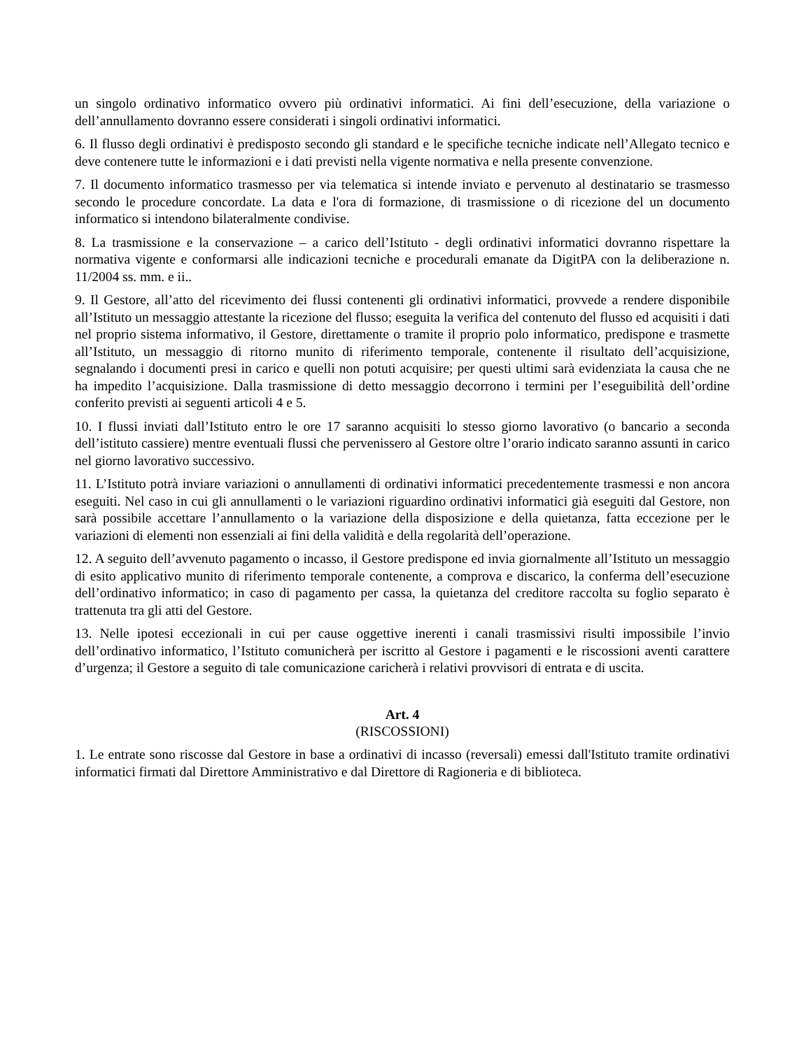un singolo ordinativo informatico ovvero più ordinativi informatici. Ai fini dell’esecuzione, della variazione o dell’annullamento dovranno essere considerati i singoli ordinativi informatici.
6. Il flusso degli ordinativi è predisposto secondo gli standard e le specifiche tecniche indicate nell’Allegato tecnico e deve contenere tutte le informazioni e i dati previsti nella vigente normativa e nella presente convenzione.
7. Il documento informatico trasmesso per via telematica si intende inviato e pervenuto al destinatario se trasmesso secondo le procedure concordate. La data e l'ora di formazione, di trasmissione o di ricezione del un documento informatico si intendono bilateralmente condivise.
8. La trasmissione e la conservazione – a carico dell’Istituto - degli ordinativi informatici dovranno rispettare la normativa vigente e conformarsi alle indicazioni tecniche e procedurali emanate da DigitPA con la deliberazione n. 11/2004 ss. mm. e ii..
9. Il Gestore, all’atto del ricevimento dei flussi contenenti gli ordinativi informatici, provvede a rendere disponibile all’Istituto un messaggio attestante la ricezione del flusso; eseguita la verifica del contenuto del flusso ed acquisiti i dati nel proprio sistema informativo, il Gestore, direttamente o tramite il proprio polo informatico, predispone e trasmette all’Istituto, un messaggio di ritorno munito di riferimento temporale, contenente il risultato dell’acquisizione, segnalando i documenti presi in carico e quelli non potuti acquisire; per questi ultimi sarà evidenziata la causa che ne ha impedito l’acquisizione. Dalla trasmissione di detto messaggio decorrono i termini per l’eseguibilità dell’ordine conferito previsti ai seguenti articoli 4 e 5.
10. I flussi inviati dall’Istituto entro le ore 17 saranno acquisiti lo stesso giorno lavorativo (o bancario a seconda dell’istituto cassiere) mentre eventuali flussi che pervenissero al Gestore oltre l’orario indicato saranno assunti in carico nel giorno lavorativo successivo.
11. L’Istituto potrà inviare variazioni o annullamenti di ordinativi informatici precedentemente trasmessi e non ancora eseguiti. Nel caso in cui gli annullamenti o le variazioni riguardino ordinativi informatici già eseguiti dal Gestore, non sarà possibile accettare l’annullamento o la variazione della disposizione e della quietanza, fatta eccezione per le variazioni di elementi non essenziali ai fini della validità e della regolarità dell’operazione.
12. A seguito dell’avvenuto pagamento o incasso, il Gestore predispone ed invia giornalmente all’Istituto un messaggio di esito applicativo munito di riferimento temporale contenente, a comprova e discarico, la conferma dell’esecuzione dell’ordinativo informatico; in caso di pagamento per cassa, la quietanza del creditore raccolta su foglio separato è trattenuta tra gli atti del Gestore.
13. Nelle ipotesi eccezionali in cui per cause oggettive inerenti i canali trasmissivi risulti impossibile l’invio dell’ordinativo informatico, l’Istituto comunicherà per iscritto al Gestore i pagamenti e le riscossioni aventi carattere d’urgenza; il Gestore a seguito di tale comunicazione caricherà i relativi provvisori di entrata e di uscita.
Art. 4
(RISCOSSIONI)
1. Le entrate sono riscosse dal Gestore in base a ordinativi di incasso (reversali) emessi dall'Istituto tramite ordinativi informatici firmati dal Direttore Amministrativo e dal Direttore di Ragioneria e di biblioteca.